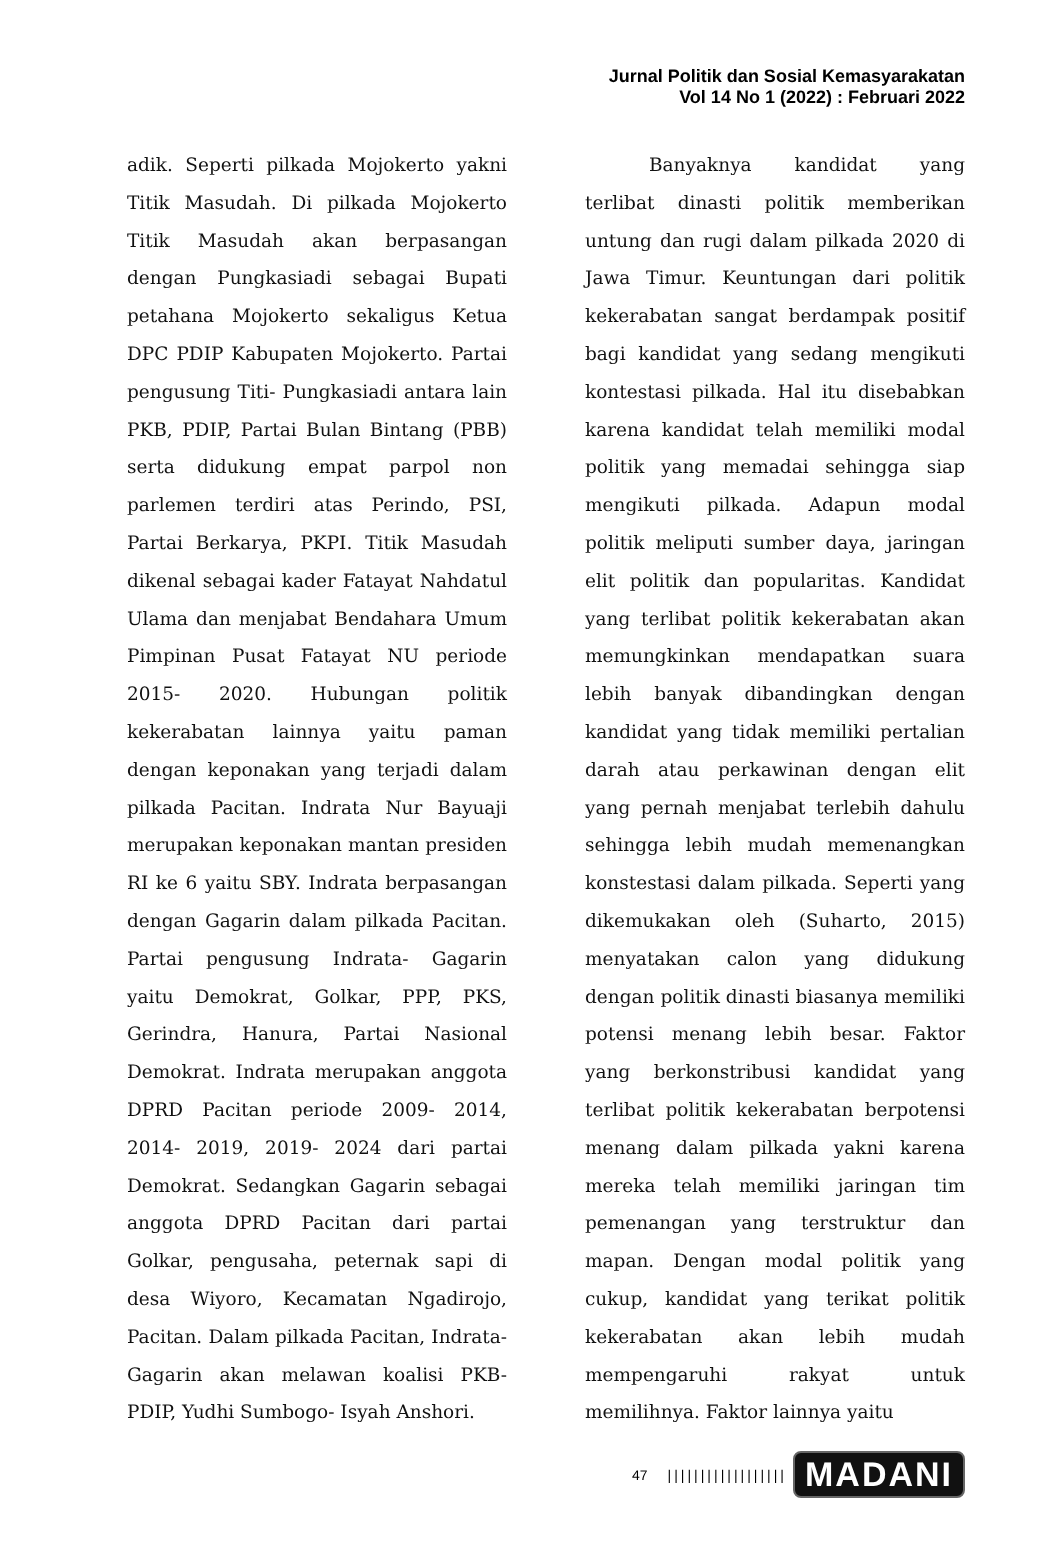Jurnal Politik dan Sosial Kemasyarakatan
Vol 14 No 1 (2022) : Februari 2022
adik. Seperti pilkada Mojokerto yakni Titik Masudah. Di pilkada Mojokerto Titik Masudah akan berpasangan dengan Pungkasiadi sebagai Bupati petahana Mojokerto sekaligus Ketua DPC PDIP Kabupaten Mojokerto. Partai pengusung Titi- Pungkasiadi antara lain PKB, PDIP, Partai Bulan Bintang (PBB) serta didukung empat parpol non parlemen terdiri atas Perindo, PSI, Partai Berkarya, PKPI. Titik Masudah dikenal sebagai kader Fatayat Nahdatul Ulama dan menjabat Bendahara Umum Pimpinan Pusat Fatayat NU periode 2015- 2020. Hubungan politik kekerabatan lainnya yaitu paman dengan keponakan yang terjadi dalam pilkada Pacitan. Indrata Nur Bayuaji merupakan keponakan mantan presiden RI ke 6 yaitu SBY. Indrata berpasangan dengan Gagarin dalam pilkada Pacitan. Partai pengusung Indrata- Gagarin yaitu Demokrat, Golkar, PPP, PKS, Gerindra, Hanura, Partai Nasional Demokrat. Indrata merupakan anggota DPRD Pacitan periode 2009- 2014, 2014- 2019, 2019- 2024 dari partai Demokrat. Sedangkan Gagarin sebagai anggota DPRD Pacitan dari partai Golkar, pengusaha, peternak sapi di desa Wiyoro, Kecamatan Ngadirojo, Pacitan. Dalam pilkada Pacitan, Indrata- Gagarin akan melawan koalisi PKB- PDIP, Yudhi Sumbogo- Isyah Anshori.
Banyaknya kandidat yang terlibat dinasti politik memberikan untung dan rugi dalam pilkada 2020 di Jawa Timur. Keuntungan dari politik kekerabatan sangat berdampak positif bagi kandidat yang sedang mengikuti kontestasi pilkada. Hal itu disebabkan karena kandidat telah memiliki modal politik yang memadai sehingga siap mengikuti pilkada. Adapun modal politik meliputi sumber daya, jaringan elit politik dan popularitas. Kandidat yang terlibat politik kekerabatan akan memungkinkan mendapatkan suara lebih banyak dibandingkan dengan kandidat yang tidak memiliki pertalian darah atau perkawinan dengan elit yang pernah menjabat terlebih dahulu sehingga lebih mudah memenangkan konstestasi dalam pilkada. Seperti yang dikemukakan oleh (Suharto, 2015) menyatakan calon yang didukung dengan politik dinasti biasanya memiliki potensi menang lebih besar. Faktor yang berkonstribusi kandidat yang terlibat politik kekerabatan berpotensi menang dalam pilkada yakni karena mereka telah memiliki jaringan tim pemenangan yang terstruktur dan mapan. Dengan modal politik yang cukup, kandidat yang terikat politik kekerabatan akan lebih mudah mempengaruhi rakyat untuk memilihnya. Faktor lainnya yaitu
47 |||||||||||||||||| MADANI